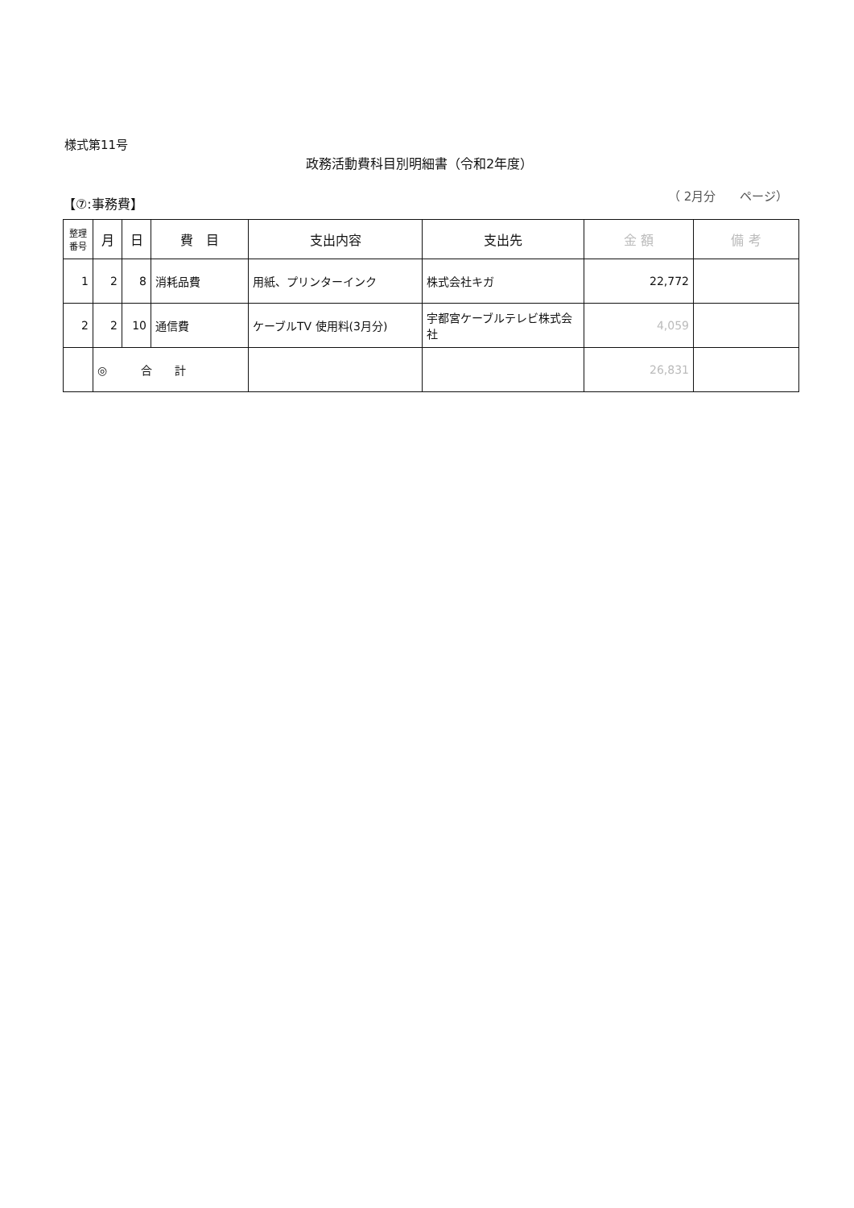様式第11号
政務活動費科目別明細書（令和2年度）
【⑦:事務費】 （ 2月分　　ページ）
| 整理 番号 | 月 | 日 | 費 目 | 支出内容 | 支出先 | 金 額 | 備 考 |
| --- | --- | --- | --- | --- | --- | --- | --- |
| 1 | 2 | 8 | 消耗品費 | 用紙、プリンターインク | 株式会社キガ | 22,772 | |
| 2 | 2 | 10 | 通信費 | ケーブルTV 使用料(3月分) | 宇都宮ケーブルテレビ株式会社 | 4,059 | |
| | ◎ 合 計 | | | | | 26,831 | |